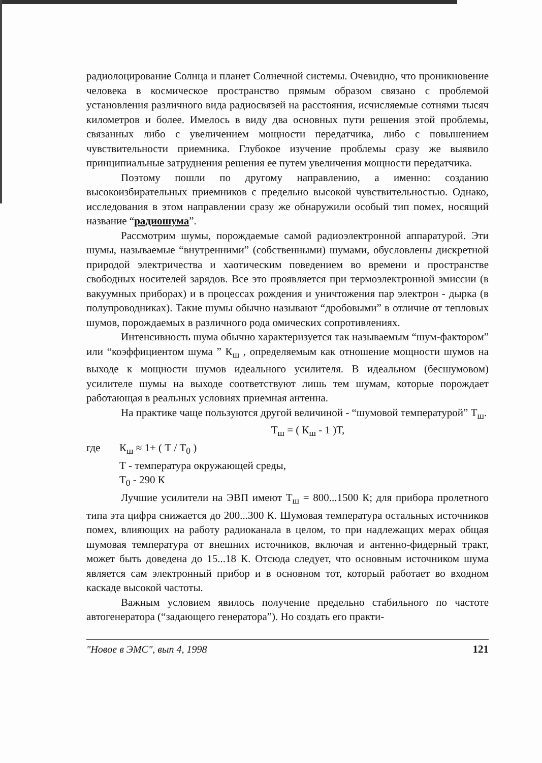радиолоцирование Солнца и планет Солнечной системы. Очевидно, что проникновение человека в космическое пространство прямым образом связано с проблемой установления различного вида радиосвязей на расстояния, исчисляемые сотнями тысяч километров и более. Имелось в виду два основных пути решения этой проблемы, связанных либо с увеличением мощности передатчика, либо с повышением чувствительности приемника. Глубокое изучение проблемы сразу же выявило принципиальные затруднения решения ее путем увеличения мощности передатчика.
Поэтому пошли по другому направлению, а именно: созданию высокоизбирательных приемников с предельно высокой чувствительностью. Однако, исследования в этом направлении сразу же обнаружили особый тип помех, носящий название “радиошума”.
Рассмотрим шумы, порождаемые самой радиоэлектронной аппаратурой. Эти шумы, называемые “внутренними” (собственными) шумами, обусловлены дискретной природой электричества и хаотическим поведением во времени и пространстве свободных носителей зарядов. Все это проявляется при термоэлектронной эмиссии (в вакуумных приборах) и в процессах рождения и уничтожения пар электрон - дырка (в полупроводниках). Такие шумы обычно называют “дробовыми” в отличие от тепловых шумов, порождаемых в различного рода омических сопротивлениях.
Интенсивность шума обычно характеризуется так называемым “шум-фактором” или “коэффициентом шума ” К<sub>ш</sub> , определяемым как отношение мощности шумов на выходе к мощности шумов идеального усилителя. В идеальном (бесшумовом) усилителе шумы на выходе соответствуют лишь тем шумам, которые порождает работающая в реальных условиях приемная антенна.
На практике чаще пользуются другой величиной - “шумовой температурой” Т<sub>ш</sub>.
Т<sub>ш</sub> = ( К<sub>ш</sub> - 1 )Т,
где К<sub>ш</sub> ≈ 1+ ( Т / Т<sub>0</sub> )
Т - температура окружающей среды,
Т<sub>0</sub> - 290 К
Лучшие усилители на ЭВП имеют Т<sub>ш</sub> = 800...1500 К; для прибора пролетного типа эта цифра снижается до 200...300 К. Шумовая температура остальных источников помех, влияющих на работу радиоканала в целом, то при надлежащих мерах общая шумовая температура от внешних источников, включая и антенно-фидерный тракт, может быть доведена до 15...18 К. Отсюда следует, что основным источником шума является сам электронный прибор и в основном тот, который работает во входном каскаде высокой частоты.
Важным условием явилось получение предельно стабильного по частоте автогенератора (“задающего генератора”). Но создать его практи-
"Новое в ЭМС", вып 4, 1998 121